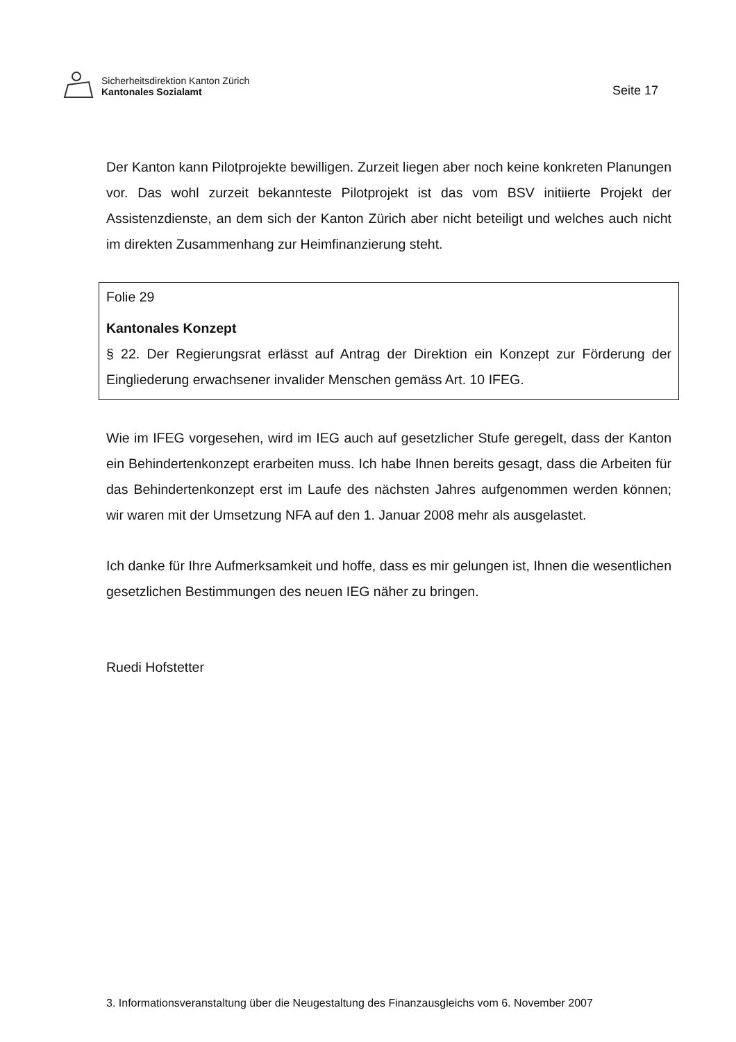Sicherheitsdirektion Kanton Zürich
Kantonales Sozialamt
Seite 17
Der Kanton kann Pilotprojekte bewilligen. Zurzeit liegen aber noch keine konkreten Planungen vor. Das wohl zurzeit bekannteste Pilotprojekt ist das vom BSV initiierte Projekt der Assistenzdienste, an dem sich der Kanton Zürich aber nicht beteiligt und welches auch nicht im direkten Zusammenhang zur Heimfinanzierung steht.
Folie 29
Kantonales Konzept
§ 22. Der Regierungsrat erlässt auf Antrag der Direktion ein Konzept zur Förderung der Eingliederung erwachsener invalider Menschen gemäss Art. 10 IFEG.
Wie im IFEG vorgesehen, wird im IEG auch auf gesetzlicher Stufe geregelt, dass der Kanton ein Behindertenkonzept erarbeiten muss. Ich habe Ihnen bereits gesagt, dass die Arbeiten für das Behindertenkonzept erst im Laufe des nächsten Jahres aufgenommen werden können; wir waren mit der Umsetzung NFA auf den 1. Januar 2008 mehr als ausgelastet.
Ich danke für Ihre Aufmerksamkeit und hoffe, dass es mir gelungen ist, Ihnen die wesentlichen gesetzlichen Bestimmungen des neuen IEG näher zu bringen.
Ruedi Hofstetter
3. Informationsveranstaltung über die Neugestaltung des Finanzausgleichs vom 6. November 2007